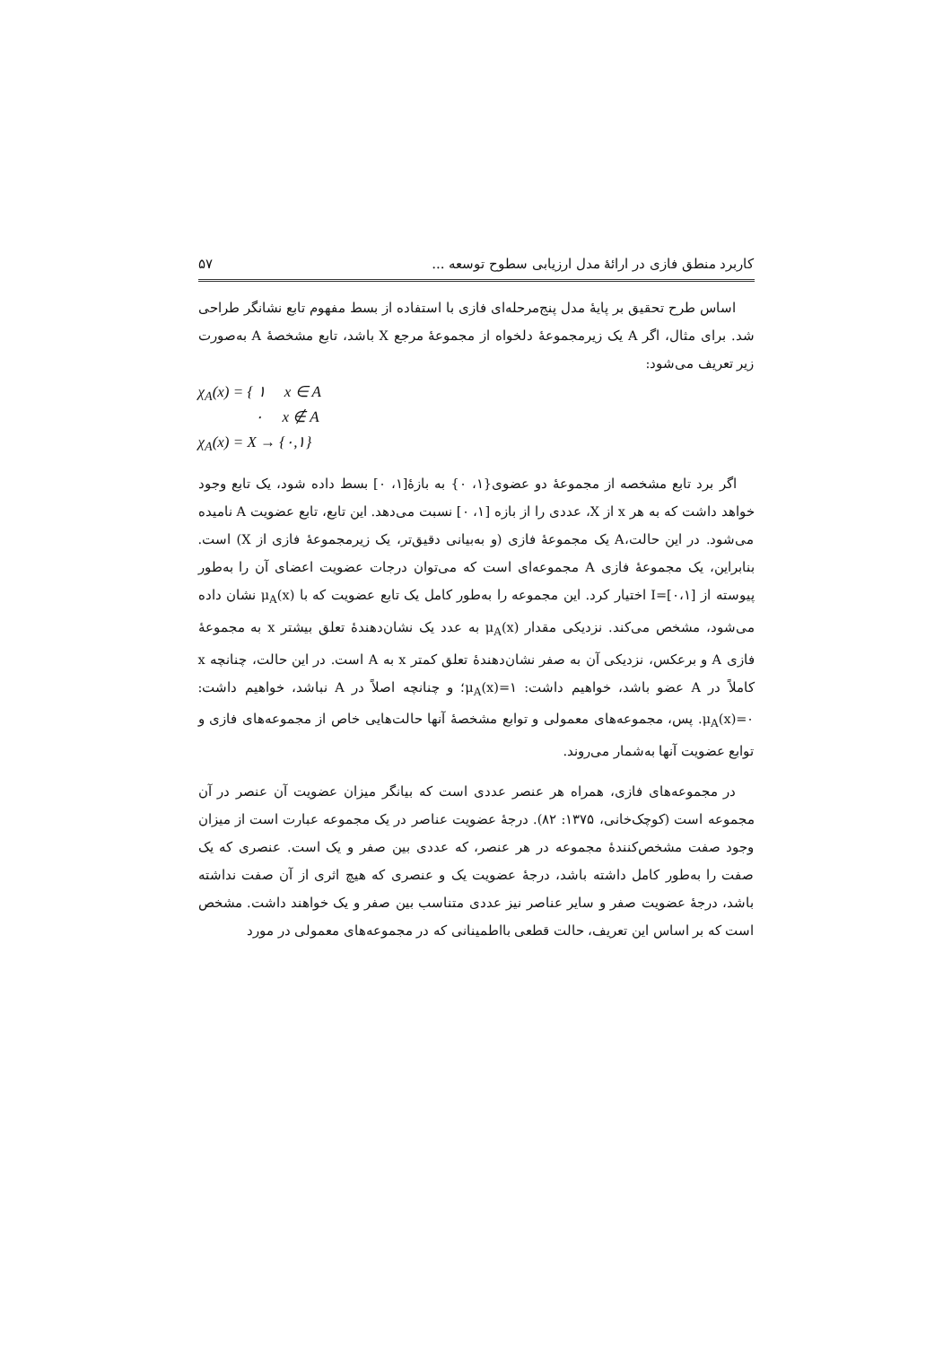کاربرد منطق فازی در ارائهٔ مدل ارزیابی سطوح توسعه ... ۵۷
اساس طرح تحقیق بر پایهٔ مدل پنج‌مرحله‌ای فازی با استفاده از بسط مفهوم تابع نشانگر طراحی شد. برای مثال، اگر A یک زیرمجموعهٔ دلخواه از مجموعهٔ مرجع X باشد، تابع مشخصهٔ A به‌صورت زیر تعریف می‌شود:
χ<sub>A</sub>(x) = { ۱ x ∈ A
۰ x ∉ A
χ<sub>A</sub>(x) = X → {۰,۱}
اگر برد تابع مشخصه از مجموعهٔ دو عضوی{۱، ۰} به بازهٔ[۱، ۰] بسط داده شود، یک تابع وجود خواهد داشت که به هر x از X، عددی را از بازه [۱، ۰] نسبت می‌دهد. این تابع، تابع عضویت A نامیده می‌شود. در این حالت،A یک مجموعهٔ فازی (و به‌بیانی دقیق‌تر، یک زیرمجموعهٔ فازی از X) است. بنابراین، یک مجموعهٔ فازی A مجموعه‌ای است که می‌توان درجات عضویت اعضای آن را به‌طور پیوسته از I=[۰،۱] اختیار کرد. این مجموعه را به‌طور کامل یک تابع عضویت که با μ<sub>A</sub>(x) نشان داده می‌شود، مشخص می‌کند. نزدیکی مقدار μ<sub>A</sub>(x) به عدد یک نشان‌دهندهٔ تعلق بیشتر x به مجموعهٔ فازی A و برعکس، نزدیکی آن به صفر نشان‌دهندهٔ تعلق کمتر x به A است. در این حالت، چنانچه x کاملاً در A عضو باشد، خواهیم داشت: μ<sub>A</sub>(x)=۱؛ و چنانچه اصلاً در A نباشد، خواهیم داشت: μ<sub>A</sub>(x)=۰. پس، مجموعه‌های معمولی و توابع مشخصهٔ آنها حالت‌هایی خاص از مجموعه‌های فازی و توابع عضویت آنها به‌شمار می‌روند.
در مجموعه‌های فازی، همراه هر عنصر عددی است که بیانگر میزان عضویت آن عنصر در آن مجموعه است (کوچک‌خانی، ۱۳۷۵: ۸۲). درجهٔ عضویت عناصر در یک مجموعه عبارت است از میزان وجود صفت مشخص‌کنندهٔ مجموعه در هر عنصر، که عددی بین صفر و یک است. عنصری که یک صفت را به‌طور کامل داشته باشد، درجهٔ عضویت یک و عنصری که هیچ اثری از آن صفت نداشته باشد، درجهٔ عضویت صفر و سایر عناصر نیز عددی متناسب بین صفر و یک خواهند داشت. مشخص است که بر اساس این تعریف، حالت قطعی بااطمینانی که در مجموعه‌های معمولی در مورد